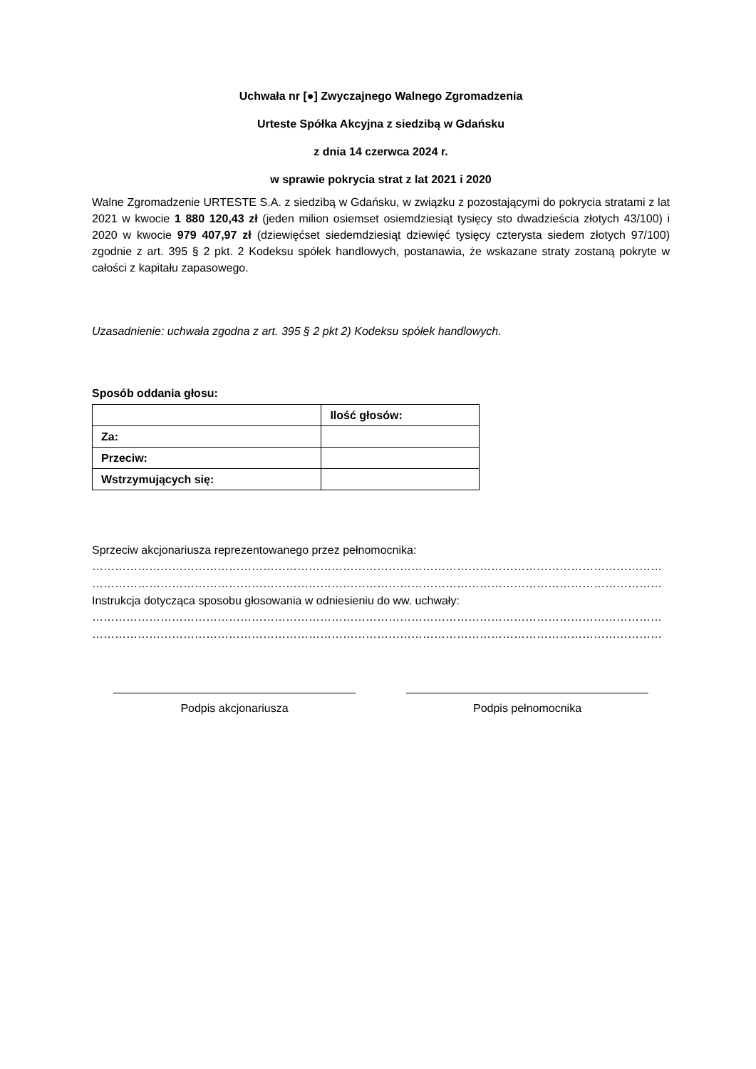Uchwała nr [●] Zwyczajnego Walnego Zgromadzenia
Urteste Spółka Akcyjna z siedzibą w Gdańsku
z dnia 14 czerwca 2024 r.
w sprawie pokrycia strat z lat 2021 i 2020
Walne Zgromadzenie URTESTE S.A. z siedzibą w Gdańsku, w związku z pozostającymi do pokrycia stratami z lat 2021 w kwocie 1 880 120,43 zł (jeden milion osiemset osiemdziesiąt tysięcy sto dwadzieścia złotych 43/100) i 2020 w kwocie 979 407,97 zł (dziewięćset siedemdziesiąt dziewięć tysięcy czterysta siedem złotych 97/100) zgodnie z art. 395 § 2 pkt. 2 Kodeksu spółek handlowych, postanawia, że wskazane straty zostaną pokryte w całości z kapitału zapasowego.
Uzasadnienie: uchwała zgodna z art. 395 § 2 pkt 2) Kodeksu spółek handlowych.
Sposób oddania głosu:
| | Ilość głosów: |
| Za: | |
| Przeciw: | |
| Wstrzymujących się: | |
Sprzeciw akcjonariusza reprezentowanego przez pełnomocnika:
……………………………………………………………………………………………………………………………………
……………………………………………………………………………………………………………………………………
Instrukcja dotycząca sposobu głosowania w odniesieniu do ww. uchwały:
……………………………………………………………………………………………………………………………………
……………………………………………………………………………………………………………………………………
Podpis akcjonariusza Podpis pełnomocnika